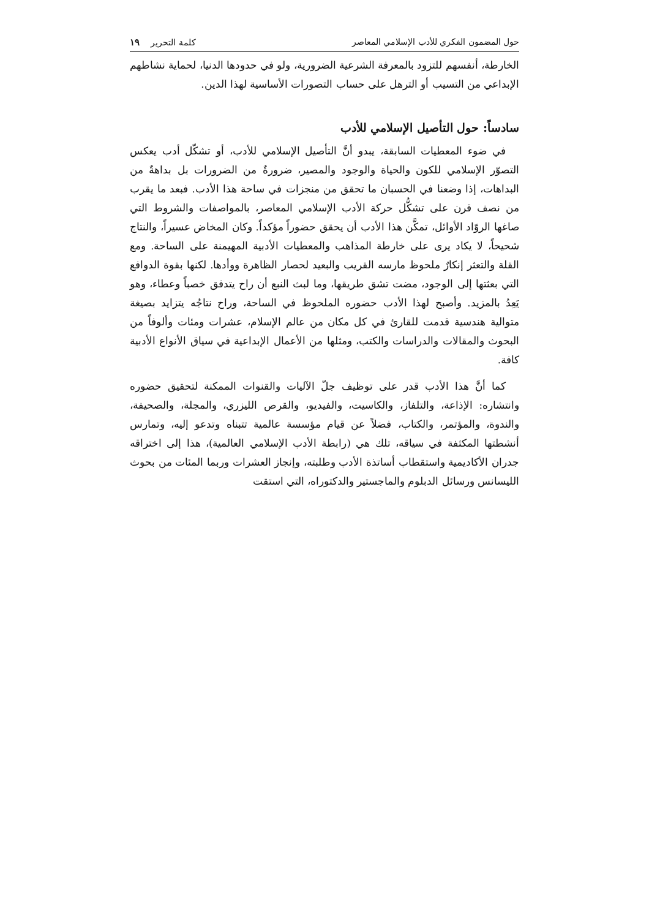حول المضمون الفكري للأدب الإسلامي المعاصر كلمة التحرير ١٩
الخارطة، أنفسهم للتزود بالمعرفة الشرعية الضرورية، ولو في حدودها الدنيا، لحماية نشاطهم الإبداعي من التسيب أو الترهل على حساب التصورات الأساسية لهذا الدين.
سادساً: حول التأصيل الإسلامي للأدب
في ضوء المعطيات السابقة، يبدو أنَّ التأصيل الإسلامي للأدب، أو تشكّل أدب يعكس التصوّر الإسلامي للكون والحياة والوجود والمصير، ضرورةٌ من الضرورات بل بداهةٌ من البداهات، إذا وضعنا في الحسبان ما تحقق من منجزات في ساحة هذا الأدب. فبعد ما يقرب من نصف قرن على تشكُّل حركة الأدب الإسلامي المعاصر، بالمواصفات والشروط التي صاغها الروّاد الأوائل، تمكَّن هذا الأدب أن يحقق حضوراً مؤكداً. وكان المخاض عسيراً، والنتاج شحيحاً، لا يكاد يرى على خارطة المذاهب والمعطيات الأدبية المهيمنة على الساحة. ومع القلة والتعثر إنكارٌ ملحوظ مارسه القريب والبعيد لحصار الظاهرة ووأدها. لكنها بقوة الدوافع التي بعثتها إلى الوجود، مضت تشق طريقها، وما لبث النبع أن راح يتدفق خصباً وعطاء، وهو يَعِدُ بالمزيد. وأصبح لهذا الأدب حضوره الملحوظ في الساحة، وراح نتاجُه يتزايد بصيغة متوالية هندسية قدمت للقارئ في كل مكان من عالم الإسلام، عشرات ومئات وألوفاً من البحوث والمقالات والدراسات والكتب، ومثلها من الأعمال الإبداعية في سياق الأنواع الأدبية كافة.
كما أنَّ هذا الأدب قدر على توظيف جلّ الآليات والقنوات الممكنة لتحقيق حضوره وانتشاره: الإذاعة، والتلفاز، والكاسيت، والفيديو، والقرص الليزري، والمجلة، والصحيفة، والندوة، والمؤتمر، والكتاب، فضلاً عن قيام مؤسسة عالمية تتبناه وتدعو إليه، وتمارس أنشطتها المكثفة في سياقه، تلك هي (رابطة الأدب الإسلامي العالمية)، هذا إلى اختراقه جدران الأكاديمية واستقطاب أساتذة الأدب وطلبته، وإنجاز العشرات وربما المئات من بحوث الليسانس ورسائل الدبلوم والماجستير والدكتوراه، التي استقت